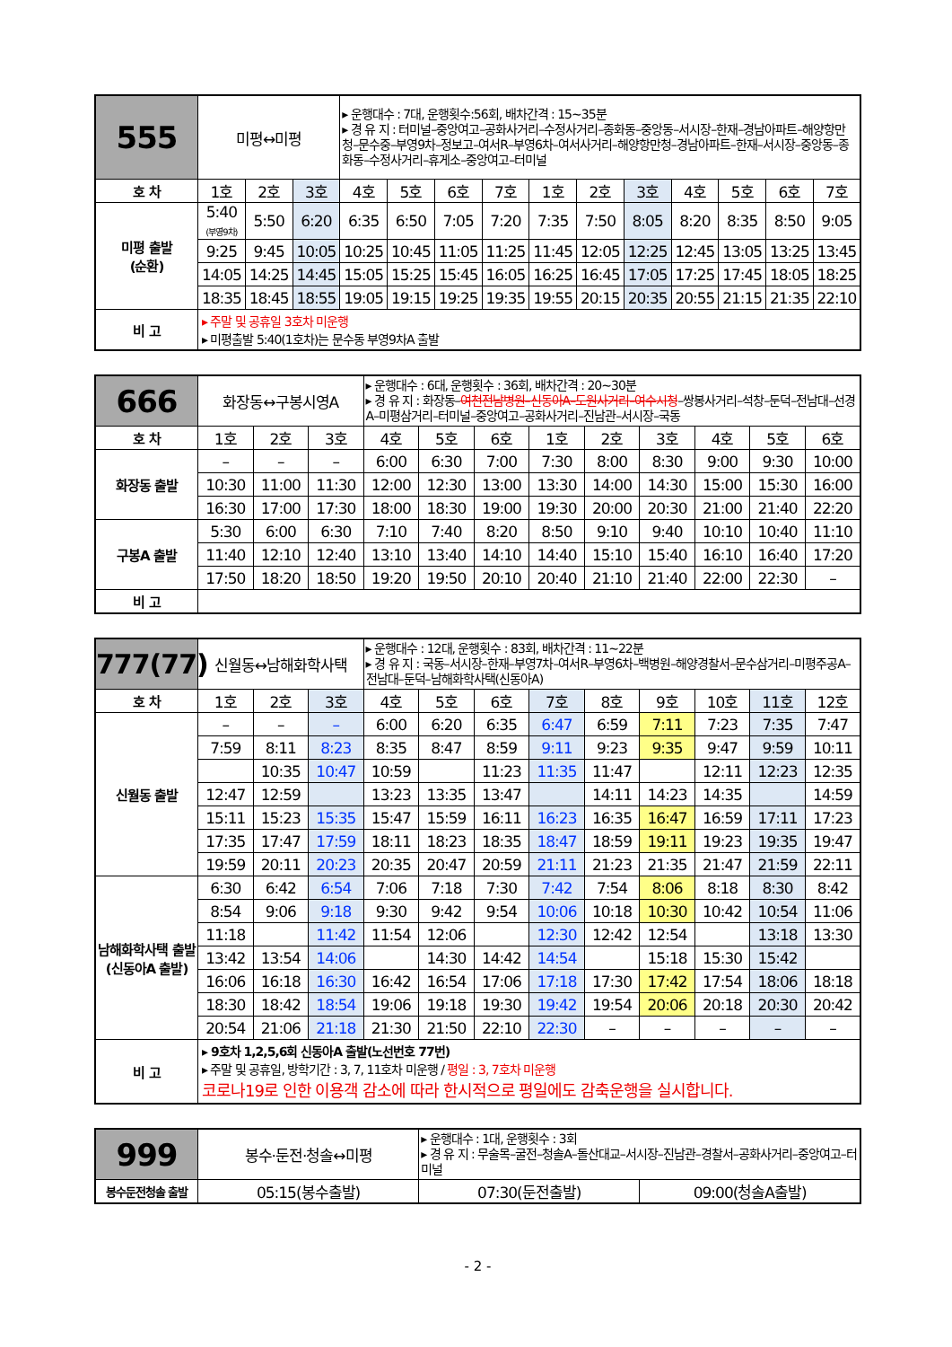| 555 | 미평↔미평 | | | ▸ 운행대수 : 7대, 운행횟수:56회, 배차간격 : 15~35분 ▸ 경 유 지 : 터미널–중앙여고–공화사거리–수정사거리–종화동–중앙동–서시장–한재–경남아파트–해양항만청–문수중–부영9차–정보고–여서R–부영6차–여서사거리–해양항만청–경남아파트–한재–서시장–중앙동–종화동–수정사거리–휴게소–중앙여고–터미널 | | | | | | | | | | |
| 호 차 | 1호 | 2호 | 3호 | 4호 | 5호 | 6호 | 7호 | 1호 | 2호 | 3호 | 4호 | 5호 | 6호 | 7호 |
| 미평 출발 (순환) | 5:40 (부영9차) | 5:50 | 6:20 | 6:35 | 6:50 | 7:05 | 7:20 | 7:35 | 7:50 | 8:05 | 8:20 | 8:35 | 8:50 | 9:05 |
| | 9:25 | 9:45 | 10:05 | 10:25 | 10:45 | 11:05 | 11:25 | 11:45 | 12:05 | 12:25 | 12:45 | 13:05 | 13:25 | 13:45 |
| | 14:05 | 14:25 | 14:45 | 15:05 | 15:25 | 15:45 | 16:05 | 16:25 | 16:45 | 17:05 | 17:25 | 17:45 | 18:05 | 18:25 |
| | 18:35 | 18:45 | 18:55 | 19:05 | 19:15 | 19:25 | 19:35 | 19:55 | 20:15 | 20:35 | 20:55 | 21:15 | 21:35 | 22:10 |
| 비 고 | ▸ 주말 및 공휴일 3호차 미운행 ▸ 미평출발 5:40(1호차)는 문수동 부영9차A 출발 | | | | | | | | | | | | | |
| 666 | 화장동↔구봉시영A | | | ▸ 운행대수 : 6대, 운행횟수 : 36회, 배차간격 : 20~30분 ▸ 경 유 지 : 화장동– 여천전남병원–신동아A–도원사거리–여수시청 –쌍봉사거리–석창–둔덕–전남대–선경A–미평삼거리–터미널–중앙여고–공화사거리–진남관–서시장–국동 | | | | | | | | |
| 호 차 | 1호 | 2호 | 3호 | 4호 | 5호 | 6호 | 1호 | 2호 | 3호 | 4호 | 5호 | 6호 |
| 화장동 출발 | – | – | – | 6:00 | 6:30 | 7:00 | 7:30 | 8:00 | 8:30 | 9:00 | 9:30 | 10:00 |
| | 10:30 | 11:00 | 11:30 | 12:00 | 12:30 | 13:00 | 13:30 | 14:00 | 14:30 | 15:00 | 15:30 | 16:00 |
| | 16:30 | 17:00 | 17:30 | 18:00 | 18:30 | 19:00 | 19:30 | 20:00 | 20:30 | 21:00 | 21:40 | 22:20 |
| 구봉A 출발 | 5:30 | 6:00 | 6:30 | 7:10 | 7:40 | 8:20 | 8:50 | 9:10 | 9:40 | 10:10 | 10:40 | 11:10 |
| | 11:40 | 12:10 | 12:40 | 13:10 | 13:40 | 14:10 | 14:40 | 15:10 | 15:40 | 16:10 | 16:40 | 17:20 |
| | 17:50 | 18:20 | 18:50 | 19:20 | 19:50 | 20:10 | 20:40 | 21:10 | 21:40 | 22:00 | 22:30 | – |
| 비 고 | | | | | | | | | | | | |
| 777(77) | 신월동↔남해화학사택 | | | ▸ 운행대수 : 12대, 운행횟수 : 83회, 배차간격 : 11~22분 ▸ 경 유 지 : 국동–서시장–한재–부영7차–여서R–부영6차–백병원–해양경찰서–문수삼거리–미평주공A–전남대–둔덕–남해화학사택(신동아A) | | | | | | | | |
| 호 차 | 1호 | 2호 | 3호 | 4호 | 5호 | 6호 | 7호 | 8호 | 9호 | 10호 | 11호 | 12호 |
| 신월동 출발 | – | – | – | 6:00 | 6:20 | 6:35 | 6:47 | 6:59 | 7:11 | 7:23 | 7:35 | 7:47 |
| | 7:59 | 8:11 | 8:23 | 8:35 | 8:47 | 8:59 | 9:11 | 9:23 | 9:35 | 9:47 | 9:59 | 10:11 |
| | | 10:35 | 10:47 | 10:59 | | 11:23 | 11:35 | 11:47 | | 12:11 | 12:23 | 12:35 |
| | 12:47 | 12:59 | | 13:23 | 13:35 | 13:47 | | 14:11 | 14:23 | 14:35 | | 14:59 |
| | 15:11 | 15:23 | 15:35 | 15:47 | 15:59 | 16:11 | 16:23 | 16:35 | 16:47 | 16:59 | 17:11 | 17:23 |
| | 17:35 | 17:47 | 17:59 | 18:11 | 18:23 | 18:35 | 18:47 | 18:59 | 19:11 | 19:23 | 19:35 | 19:47 |
| | 19:59 | 20:11 | 20:23 | 20:35 | 20:47 | 20:59 | 21:11 | 21:23 | 21:35 | 21:47 | 21:59 | 22:11 |
| 남해화학사택 출발 (신동아A 출발) | 6:30 | 6:42 | 6:54 | 7:06 | 7:18 | 7:30 | 7:42 | 7:54 | 8:06 | 8:18 | 8:30 | 8:42 |
| | 8:54 | 9:06 | 9:18 | 9:30 | 9:42 | 9:54 | 10:06 | 10:18 | 10:30 | 10:42 | 10:54 | 11:06 |
| | 11:18 | | 11:42 | 11:54 | 12:06 | | 12:30 | 12:42 | 12:54 | | 13:18 | 13:30 |
| | 13:42 | 13:54 | 14:06 | | 14:30 | 14:42 | 14:54 | | 15:18 | 15:30 | 15:42 | |
| | 16:06 | 16:18 | 16:30 | 16:42 | 16:54 | 17:06 | 17:18 | 17:30 | 17:42 | 17:54 | 18:06 | 18:18 |
| | 18:30 | 18:42 | 18:54 | 19:06 | 19:18 | 19:30 | 19:42 | 19:54 | 20:06 | 20:18 | 20:30 | 20:42 |
| | 20:54 | 21:06 | 21:18 | 21:30 | 21:50 | 22:10 | 22:30 | – | – | – | – | – |
| 비 고 | ▸ 9호차 1,2,5,6회 신동아A 출발(노선번호 77번) ▸ 주말 및 공휴일, 방학기간 : 3, 7, 11호차 미운행 / 평일 : 3, 7호차 미운행 코로나19로 인한 이용객 감소에 따라 한시적으로 평일에도 감축운행을 실시합니다. | | | | | | | | | | | |
| 999 | 봉수·둔전·청솔↔미평 | ▸ 운행대수 : 1대, 운행횟수 : 3회 ▸ 경 유 지 : 무술목–굴전–청솔A–돌산대교–서시장–진남관–경찰서–공화사거리–중앙여고–터미널 | |
| 봉수둔전청솔 출발 | 05:15(봉수출발) | 07:30(둔전출발) | 09:00(청솔A출발) |
- 2 -